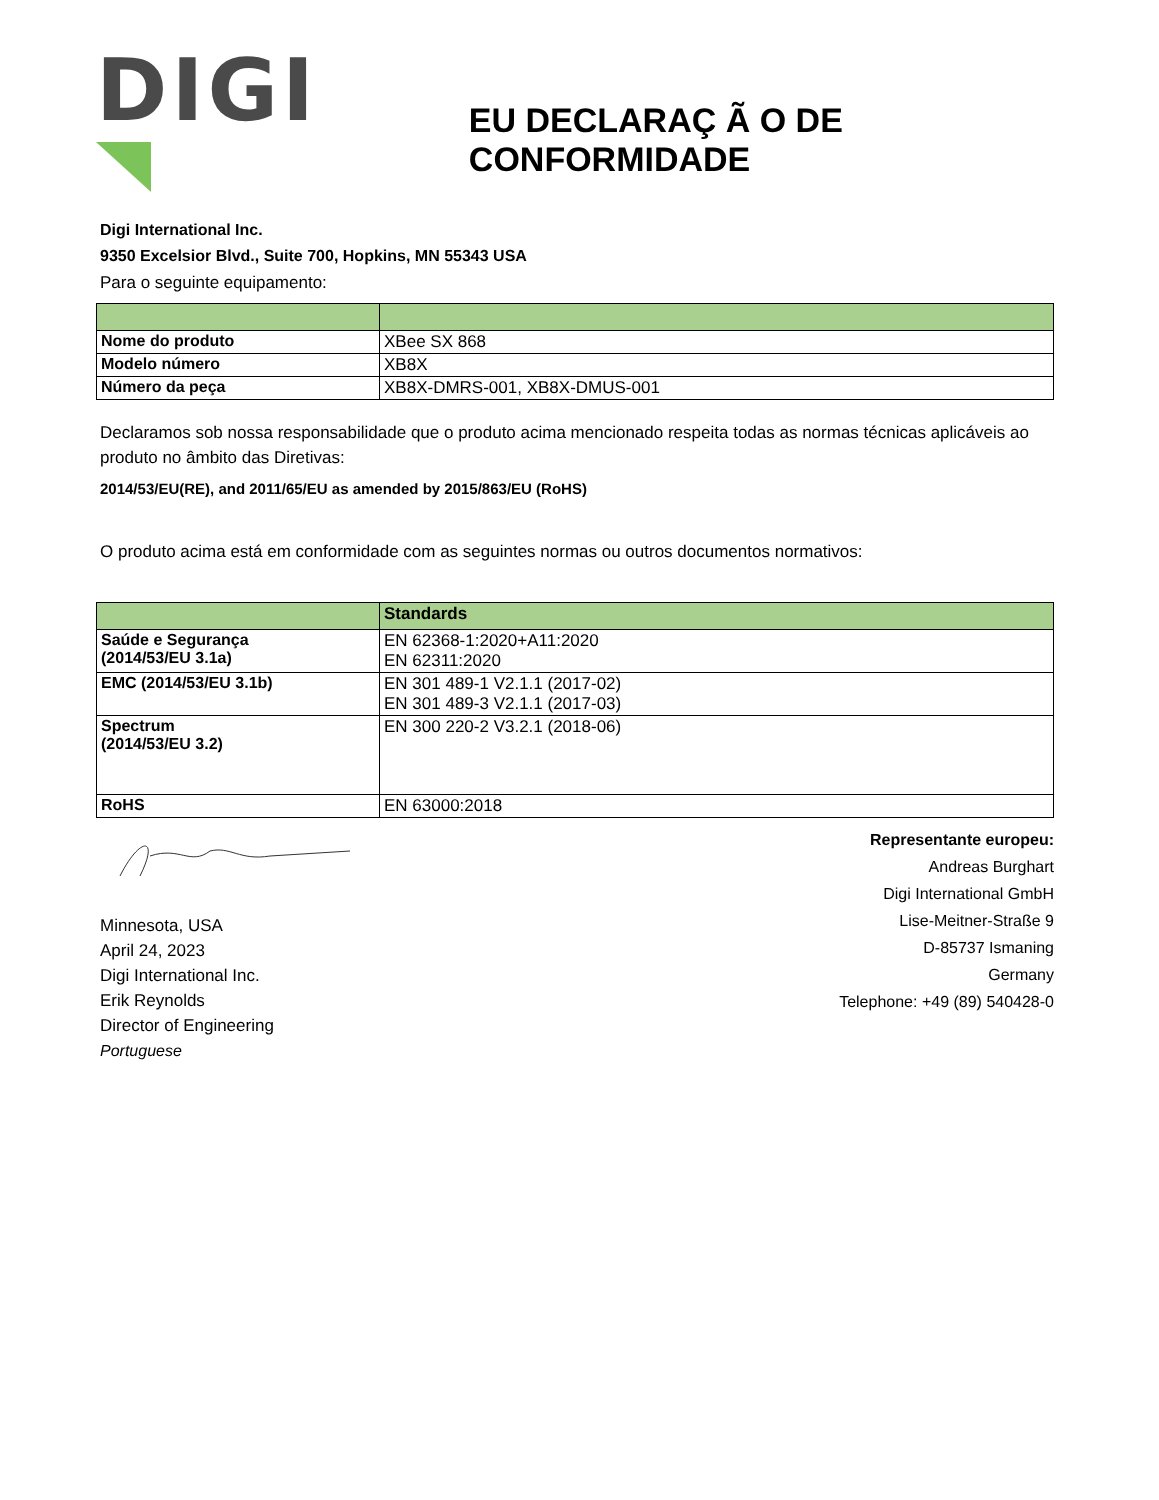DIGI
EU DECLARAÇ Ã O DE CONFORMIDADE
Digi International Inc.
9350 Excelsior Blvd., Suite 700, Hopkins, MN 55343 USA
Para o seguinte equipamento:
| Nome do produto | XBee SX 868 |
| Modelo número | XB8X |
| Número da peça | XB8X-DMRS-001, XB8X-DMUS-001 |
Declaramos sob nossa responsabilidade que o produto acima mencionado respeita todas as normas técnicas aplicáveis ao produto no âmbito das Diretivas:
2014/53/EU(RE), and 2011/65/EU as amended by 2015/863/EU (RoHS)
O produto acima está em conformidade com as seguintes normas ou outros documentos normativos:
| | Standards |
| --- | --- |
| Saúde e Segurança (2014/53/EU 3.1a) | EN 62368-1:2020+A11:2020 EN 62311:2020 |
| EMC (2014/53/EU 3.1b) | EN 301 489-1 V2.1.1 (2017-02) EN 301 489-3 V2.1.1 (2017-03) |
| Spectrum (2014/53/EU 3.2) | EN 300 220-2 V3.2.1 (2018-06) |
| RoHS | EN 63000:2018 |
Minnesota, USA
April 24, 2023
Digi International Inc.
Erik Reynolds
Director of Engineering
Portuguese
Representante europeu:
Andreas Burghart
Digi International GmbH
Lise-Meitner-Straße 9
D-85737 Ismaning
Germany
Telephone: +49 (89) 540428-0